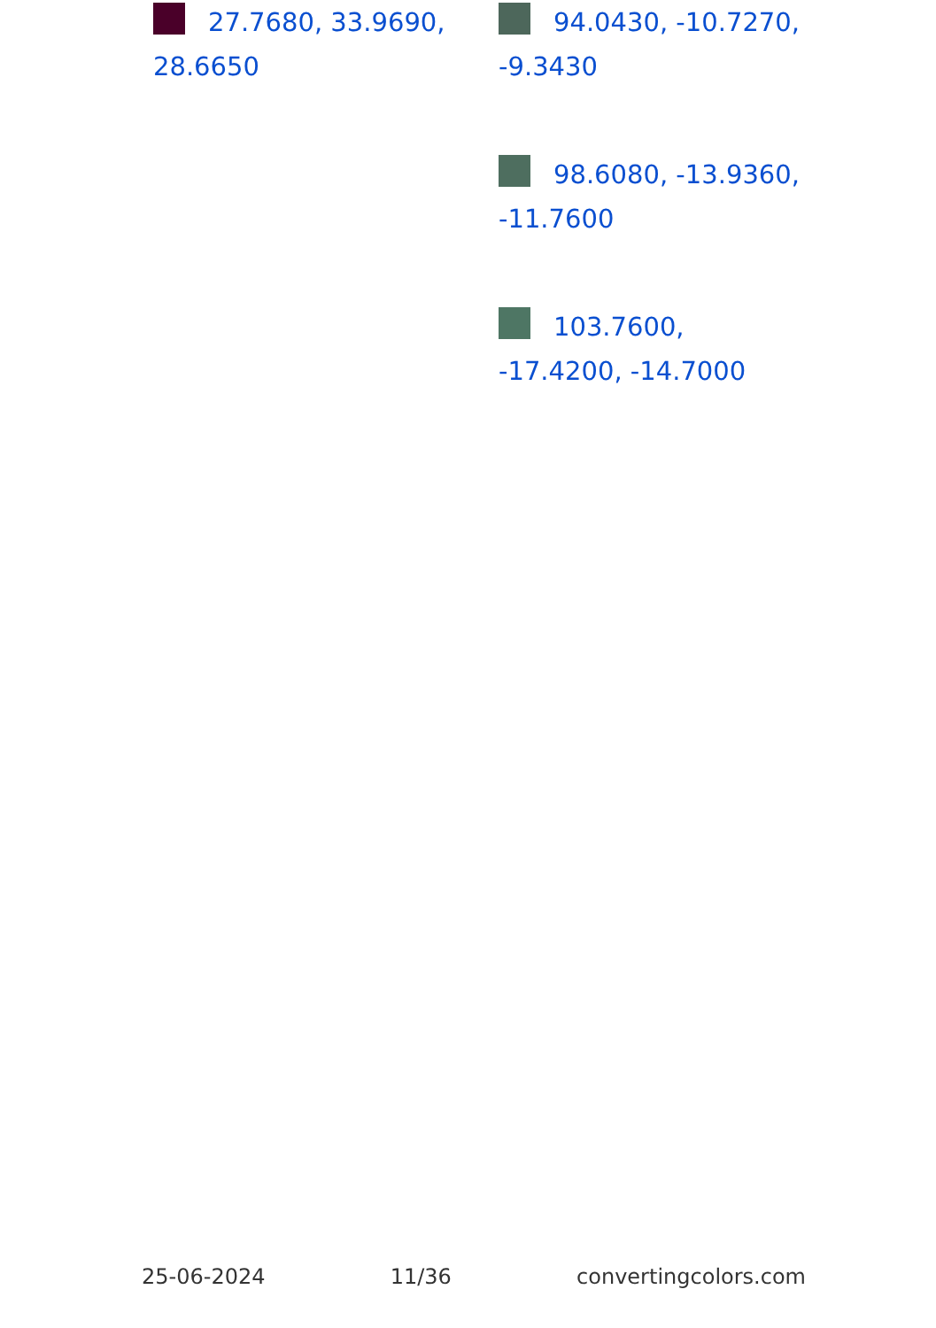27.7680, 33.9690, 28.6650 94.0430, -10.7270, -9.3430
98.6080, -13.9360, -11.7600
103.7600, -17.4200, -14.7000
25-06-2024 11/36 convertingcolors.com